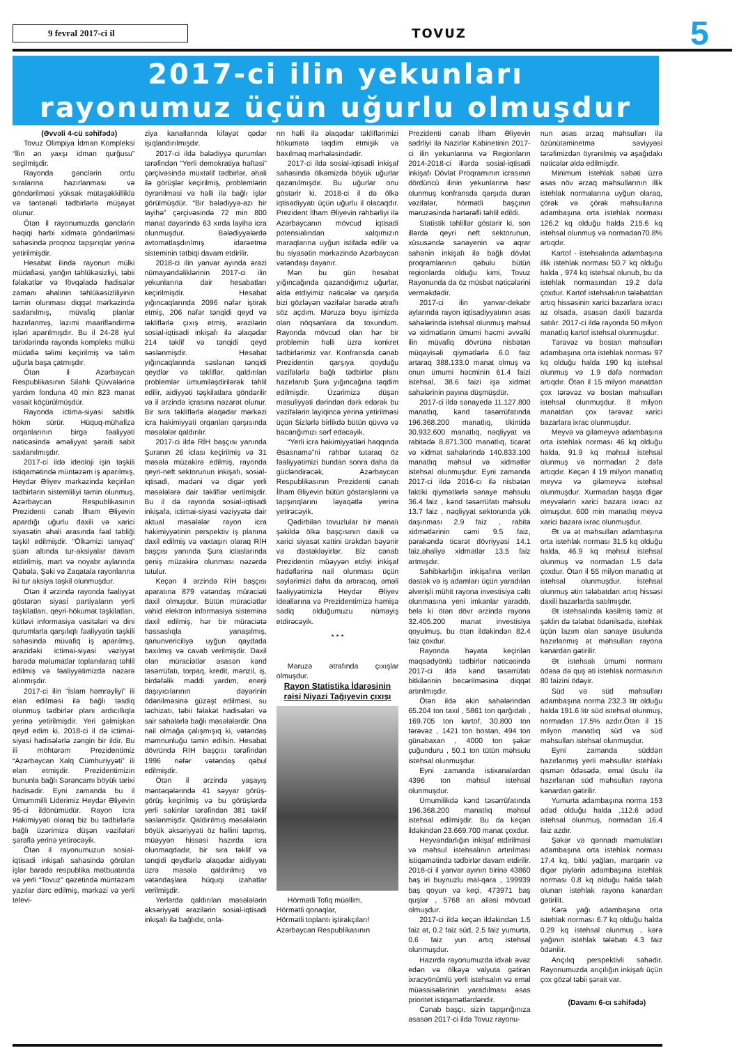9 fevral 2017-ci il
TOVUZ
5
2017-ci ilin yekunları
rayonumuz üçün uğurlu olmuşdur
(Əvvəli 4-cü səhifədə)
Tovuz Olimpiya İdman Kompleksi “İlin ən yaxşı idman qurğusu” seçilmişdir.
Rayonda gənclərin ordu sıralarına hazırlanması və göndərilməsi yüksək mütəşəkkilliklə və təntənəli tədbirlərlə müşayət olunur.
Ötən il rayonumuzda gənclərin həqiqi hərbi xidmətə göndərilməsi sahəsində proqnoz tapşırıqlar yerinə yetirilmişdir.
Hesabat ilində rayonun mülki müdafiəsi, yanğın təhlükəsizliyi, təbii fəlakətlər və fövqəladə hadisələr zamanı əhalinin təhlükəsizliliyinin təmin olunması diqqət mərkəzində saxlanılmış, müvafiq planlar hazırlanmış, lazımi maarifləndirmə işləri aparılmışdır. Bu il 24-28 iyul tarixlərində rayonda kompleks mülkü müdafiə təlimi keçirilmiş və təlim uğurla başa çatmışdır.
Ötən il Azərbaycan Respublikasının Silahlı Qüvvələrinə yardım fonduna 40 min 823 manat vəsait köçürülmüşdür.
Rayonda ictima-siyasi sabitlik hökm sürür. Hüquq-mühafizə orqanlarının birgə fəaliyyəti nəticəsində əməliyyat şəraiti sabit saxlanılmışdır.
2017-ci ildə ideoloji işin təşkili istiqamətində müntəzəm iş aparılmış, Heydər Əliyev mərkəzində keçirilən tədbirlərin sistemliliyi təmin olunmuş, Azərbaycan Respublikasının Prezidenti cənab İlham Əliyevin apardığı uğurlu daxili və xarici siyasətin əhali arasında fəal təbliği təşkil edilmişdir. “Ölkəmizi tanıyaq” şüarı altında tur-aksiyalar davam etdirilmiş, mart və noyabr aylarında Qəbələ, Şəki və Zaqatala rayonlarına iki tur aksiya təşkil olunmuşdur.
Ötən il ərzində rayonda fəaliyyət göstərən siyasi partiyaların yerli təşkilatları, qeyri-hökumət təşkilatları, kütləvi informasiya vasitələri və dini qurumlarla qarşılıqlı fəaliyyətin təşkili sahəsində müvafiq iş aparılmış, ərazidəki ictimai-siyasi vəziyyət barədə məlumatlar toplanılaraq təhlil edilmiş və fəaliyyətimizdə nəzərə alınmışdır.
2017-ci ilin “İslam həmrəyliyi” ili elan edilməsi ilə bağlı təsdiq olunmuş tədbirlər planı ardıcıllıqla yerinə yetirilmişdir. Yeri gəlmişkən qeyd edim ki, 2018-ci il də ictimai-siyasi hadisələrlə zəngin bir ildir. Bu ili möhtərəm Prezidentimiz “Azərbaycan Xalq Cümhuriyyəti” ili elan etmişdir. Prezidentimizin bununla bağlı Sərəncamı böyük tarixi hadisədir. Eyni zamanda bu il Ümummilli Liderimiz Heydər Əliyevin 95-ci ildönümüdür. Rayon İcra Hakimiyyəti olaraq biz bu tədbirlərlə bağlı üzərimizə düşən vəzifələri şərəflə yerinə yetirəcəyik.
Ötən il rayonumuzun sosial-iqtisadi inkişafı sahəsində görülən işlər barədə respublika mətbuatında və yerli “Tovuz” qəzetində müntəzəm yazılar dərc edilmiş, mərkəzi və yerli televi-
ziya kanallarında kifayət qədər işıqlandırılmışdır.
2017-ci ildə bələdiyyə qurumları tərəfindən “Yerli demokratiya həftəsi” çərçivəsində müxtəlif tədbirlər, əhali ilə görüşlər keçirilmiş, problemlərin öyrənilməsi və həlli ilə bağlı işlər görülmüşdür. “Bir bələdiyyə-azı bir layihə” çərçivəsində 72 min 800 manat dəyərində 63 xırda layihə icra olunmuşdur. Bələdiyyələrdə avtomatlaşdırılmış idarəetmə sisteminin tətbiqi davam etdirilir.
2018-ci ilin yanvar ayında ərazi nümayəndəliklərinin 2017-ci ilin yekunlarına dair hesabatları keçirilmişdir. Hesabat yığıncaqlarında 2096 nəfər iştirak etmiş, 206 nəfər tənqidi qeyd və təkliflərlə çıxış etmiş, ərazilərin sosial-iqtisadi inkişafı ilə əlaqədar 214 təklif və tənqidi qeyd səslənmişdir. Hesabat yığıncaqlarında səslənən tənqidi qeydlər və təkliflər, qaldırılan problemlər ümumiləşdirilərək təhlil edilir, aidiyyəti təşkilatlara göndərilir və il ərzində icrasına nəzarət olunur. Bir sıra təkliflərlə əlaqədar mərkəzi icra hakimiyyəti orqanları qarşısında məsələlər qaldırılır.
2017-ci ildə RİH başçısı yanında Şuranın 26 iclası keçirilmiş və 31 məsələ müzakirə edilmiş, rayonda qeyri-neft sektorunun inkişafı, sosial-iqtisadi, mədəni və digər yerli məsələlərə dair təkliflər verilmişdir. Bu il də rayonda sosial-iqtisadi inkişafa, ictimai-siyasi vəziyyətə dair aktual məsələlər rayon icra hakimiyyətinin perspektiv iş planına daxil edilmiş və vaxtaşırı olaraq RİH başçısı yanında Şura iclaslarında geniş müzakirə olunması nəzərdə tutulur.
Keçən il ərzində RİH başçısı aparatına 879 vətəndaş müraciəti daxil olmuşdur. Bütün müraciətlər vahid elektron informasiya sisteminə daxil edilmiş, hər bir müraciətə həssaslıqla yanaşılmış, qanunvericiliyə uyğun qaydada baxılmış və cavab verilmişdir. Daxil olan müraciətlər əsasən kənd təsərrüfatı, torpaq, kredit, mənzil, iş, birdəfəlik maddi yardım, enerji daşıyıcılarının dəyərinin ödənilməsinə güzəşt edilməsi, su təchizatı, təbii fəlakət hadisələri və sair sahələrlə bağlı məsələlərdir. Ona nail olmağa çalışmışıq ki, vətəndaş məmnunluğu təmin edilsin. Hesabat dövründə RİH başçısı tərəfindən 1996 nəfər vətəndaş qəbul edilmişdir.
Ötən il ərzində yaşayış məntəqələrində 41 səyyar görüş-görüş keçirilmiş və bu görüşlərdə yerli sakinlər tərəfindən 381 təklif səslənmişdir. Qaldırılmış məsələlərin böyük əksəriyyəti öz həllini tapmış, müəyyən hissəsi hazırda icra olunmaqdadır, bir sıra təklif və tənqidi qeydlərlə əlaqədar aidiyyatı üzrə məsələ qaldırılmış və vətəndaşlara hüquqi izahatlar verilmişdir.
Yerlərdə qaldırılan məsələlərin əksəriyyəti ərazilərin sosial-iqtisadi inkişafı ilə bağlıdır, onla-
rın həlli ilə əlaqədar təkliflərimizi hökumətə təqdim etmişik və baxılmaq mərhələsindədir.
2017-ci ildə sosial-iqtisadi inkişaf sahəsində ölkəmizdə böyük uğurlar qazanılmışdır. Bu uğurlar onu göstərir ki, 2018-ci il də ölkə iqtisadiyyatı üçün uğurlu il olacaqdır. Prezident İlham Əliyevin rəhbərliyi ilə Azərbaycanın mövcud iqtisadi potensialından xalqımızın maraqlarına uyğun istifadə edilir və bu siyasətin mərkəzində Azərbaycan vətəndaşı dayanır.
Mən bu gün hesabat yığıncağında qazandığımız uğurlar, əldə etdiyimiz nəticələr və qarşıda bizi gözləyən vəzifələr barədə ətraflı söz açdım. Məruzə boyu işimizdə olan nöqsanlara da toxundum. Rayonda mövcud olan hər bir problemin həlli üzrə konkret tədbirlərimiz var. Konfransda cənab Prezidentin qarşıya qoyduğu vəzifələrlə bağlı tədbirlər planı hazırlanıb Şura yığıncağına təqdim edilmişdir. Üzərimizə düşən məsuliyyəti dərindən dərk edərək bu vəzifələrin layiqincə yerinə yetirilməsi üçün Sizlərlə birlikdə bütün qüvvə və bacarığımızı sərf edəcəyik.
“Yerli icra hakimiyyətləri haqqında Əsasnamə”ni rəhbər tutaraq öz fəaliyyətimizi bundan sonra daha da gücləndirəcək, Azərbaycan Respublikasının Prezidenti cənab İlham Əliyevin bütün göstərişlərini və tapşırıqlarını ləyaqətlə yerinə yetirəcəyik.
Qədirbilən tovuzlular bir mənalı şəkildə ölkə başçısının daxili və xarici siyasət xəttini ürəkdən bəyənir və dəstəkləyirlər. Biz cənab Prezidentin müəyyən etdiyi inkişaf hədəflərinə nail olunması üçün səylərimizi daha da artıracaq, əməli fəaliyyətimizlə Heydər Əliyev ideallarına və Prezidentimizə həmişə sadiq olduğumuzu nümayiş etdirəcəyik.
* * *
Məruzə ətrafında çıxışlar olmuşdur.
Rayon Statistika İdarəsinin rəisi Niyazi Tağıyevin çıxışı
Hörmətli Tofiq müəllim,
Hörmətli qonaqlar,
Hörmətli toplantı iştirakçıları!
Azərbaycan Respublikasının
Prezidenti cənab İlham Əliyevin sədrliyi ilə Nazirlər Kabinetinin 2017-ci ilin yekunlarına və Regionların 2014-2018-ci illərdə sosial-iqtisadi inkişafı Dövlət Proqramının icrasının dördüncü ilinin yekunlarına həsr olunmuş konfransda qarşıda duran vəzifələr, hörmətli başçının məruzəsində hərtərəfli təhlil edildi.
Statistik təhlillər göstərir ki, son illərdə qeyri neft sektorunun, xüsusəndə sənayenin və aqrar sahənin inkişafı ilə bağlı dövlət proqramlarının qəbulu bütün regionlarda olduğu kimi, Tovuz Rayonunda da öz müsbət nəticələrini verməkdədir.
2017-ci ilin yanvar-dekabr aylarında rayon iqtisadiyyatının əsas sahələrində istehsal olunmuş məhsul və xidmətlərin ümumi həcmi əvvəlki ilin müvafiq dövrünə nisbətən müqayisəli qiymətlərlə 6.0 faiz artaraq 388.133.0 manat olmuş və onun ümumi həcminin 61.4 faizi istehsal, 38.6 faizi işə xidmət sahələrinin payına düşmüşdür.
2017-ci ildə sənayedə 11.127.800 manatlıq, kənd təsərrüfatında 196.368.200 manatlıq, tikintidə 30.932.600 manatlıq, nəqliyyat və rabitədə 8.871.300 manatlıq, ticarət və xidmət sahələrində 140.833.100 manatlıq məhsul və xidmətlər istehsal olunmuşdur. Eyni zamanda 2017-ci ildə 2016-cı ilə nisbətən faktiki qiymətlərlə sənaye məhsulu 36.4 faiz , kənd təsərrüfatı məhsulu 13.7 faiz , nəqliyyat sektorunda yük daşınması 2.9 faiz , rabitə xidmətlərinin cəmi 9.5 faiz, pərakəndə ticarət dövriyyəsi 14.1 faiz,əhaliyə xidmətlər 13.5 faiz artmışdır.
Sahibkarlığın inkişafına verilən dəstək və iş adamları üçün yaradılan əlverişli mühit rayona investisiya cəlb olunmasına yeni imkanlar yaradıb, belə ki ötən dövr ərzində rayona 32.405.200 manat investisiya qoyulmuş, bu ötən ildəkindən 82.4 faiz çoxdur.
Rayonda həyata keçirilən məqsədyönlü tədbirlər nəticəsində 2017-ci ildə kənd təsərrüfatı bitkilərinin becərilməsinə diqqət artırılmışdır.
Ötən ildə əkin sahələrindən 65.204 ton taxıl , 5861 ton qarğıdalı , 169.705 ton kartof, 30.800 ton tərəvəz , 1421 ton bostan, 494 ton günəbaxan , 4000 ton şəkər çuğunduru , 50.1 ton tütün məhsulu istehsal olunmuşdur.
Eyni zamanda istixanalardan 4396 ton məhsul istehsal olunmuşdur.
Ümumilikdə kənd təsərrüfatında 196.368.200 manatlıq məhsul istehsal edilmişdir. Bu da keçən ildəkindən 23.669.700 manat çoxdur.
Heyvandarlığın inkişaf etdirilməsi və məhsul istehsalının artırılması istiqamətində tədbirlər davam etdirilir. 2018-ci il yanvar ayının birinə 43860 baş iri buynuzlu mal-qara , 199939 baş qoyun və keçi, 473971 baş quşlar , 5768 arı ailəsi mövcud olmuşdur.
2017-ci ildə keçən ildəkindən 1.5 faiz ət, 0.2 faiz süd, 2.5 faiz yumurta, 0.6 faiz yun artıq istehsal olunmuşdur.
Hazırda rayonumuzda idxalı əvəz edən və ölkəyə valyuta gətirən ixracyönümlü yerli istehsalın və emal müəssisələrinin yaradılması əsas prioritet istiqamətlərdəndir.
Cənab başçı, sizin tapşırığınıza əsasən 2017-ci ildə Tovuz rayonu-
nun əsas ərzaq məhsulları ilə özünütəminetmə səviyyəsi tərəfimizdən öyrənilmiş və aşağıdakı nəticələr əldə edilmişdir.
Minimum istehlak səbəti üzrə əsas növ ərzaq məhsullarının illik istehlak normalarına uyğun olaraq, çörək və çörək məhsullarına adambaşına orta istehlak norması 126.2 kq olduğu halda 215.6 kq istehsal olunmuş və normadan70.8% artıqdır.
Kartof - istehsalında adambaşına illik istehlak norması 50.7 kq olduğu halda , 974 kq istehsal olunub, bu da istehlak normasından 19.2 dəfə çoxdur. Kartof istehsalının tələbatdan artıq hissəsinin xarici bazarlara ixracı az olsada, əsasən daxili bazarda satılır. 2017-ci ildə rayonda 50 milyon manatlıq kartof istehsal olunmuşdur.
Tərəvəz və bostan məhsulları adambaşına orta istehlak norması 97 kq olduğu halda 190 kq istehsal olunmuş və 1.9 dəfə normadan artıqdır. Ötən il 15 milyon manatdan çox tərəvəz və bostan məhsulları istehsal olunmuşdur. 8 milyon manatdan çox tərəvəz xarici bazarlara ixrac olunmuşdur.
Meyvə və giləmeyvə adambaşına orta istehlak norması 46 kq olduğu halda, 91.9 kq məhsul istehsal olunmuş və normadan 2 dəfə artıqdır. Keçən il 19 milyon manatlıq meyvə və giləmeyvə istehsal olunmuşdur. Xurmadan başqa digər meyvələrin xarici bazara ixracı az olmuşdur. 600 min manatlıq meyvə xarici bazara ixrac olunmuşdur.
Ət və ət məhsulları adambaşına orta istehlak norması 31.5 kq olduğu halda, 46.9 kq məhsul istehsal olunmuş və normadan 1.5 dəfə çoxdur. Ötən il 55 milyon manatlıq ət istehsal olunmuşdur. İstehsal olunmuş ətin tələbatdan artıq hissəsi daxili bazarlarda satılmışdır.
Ət istehsalında kəsilmiş təmiz ət şəklin də tələbat ödənilsədə, istehlak üçün lazım olan sənaye üsulunda hazırlanmış ət məhsulları rayona kənardan gətirilir.
Ət istehsalı ümumi normanı ödəsə də quş əti istehlak normasının 80 faizini ödəyir.
Süd və süd məhsulları adambaşına norma 232.3 litr olduğu halda 191.6 litr süd istehsal olunmuş, normadan 17.5% azdır.Ötən il 15 milyon manatlıq süd və süd məhsulları istehsal olunmuşdur.
Eyni zamanda süddən hazırlanmış yerli məhsullar istehlakı qismən ödəsədə, emal üsulu ilə hazırlanan süd məhsulları rayona kənardan gətirilir.
Yumurta adambaşına norma 153 ədəd olduğu halda ,112.6 ədəd istehsal olunmuş, normadan 16.4 faiz azdır.
Şəkər və qənnadı məmulatları adambaşına orta istehlak norması 17.4 kq, bitki yağları, marqarin və digər piylərin adambaşına istehlak norması 0.8 kq olduğu halda tələb olunan istehlak rayona kənardan gətirilit.
Kərə yağı adambaşına orta istehlak norması 6.7 kq olduğu halda 0.29 kq istehsal olunmuş , kərə yağının istehlak tələbatı 4.3 faiz ödənilir.
Arıçılıq perspektivli sahədir. Rayonumuzda arıçılığın inkişafı üçün çox gözəl təbii şərait var.
(Davamı 6-cı səhifədə)